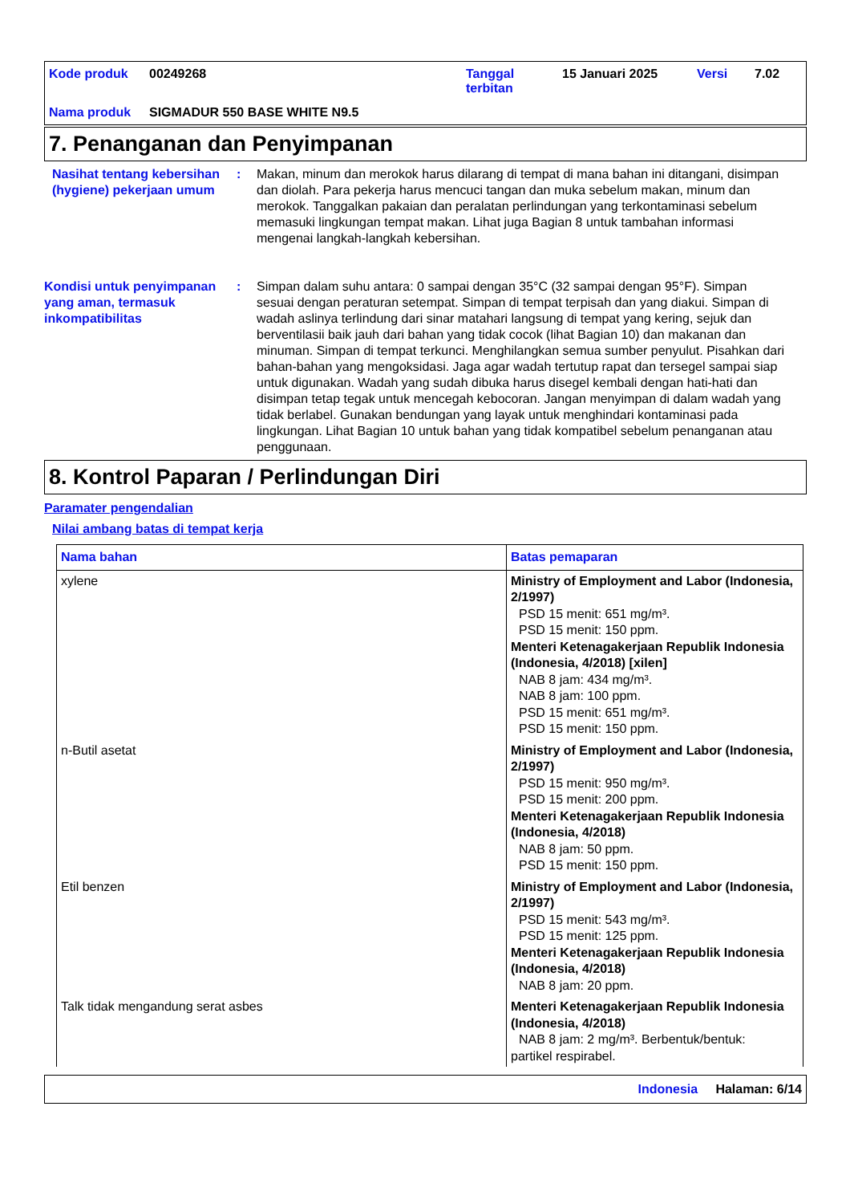Kode produk 00249268 Tanggal terbitan 15 Januari 2025 Versi 7.02 Nama produk SIGMADUR 550 BASE WHITE N9.5
7. Penanganan dan Penyimpanan
Nasihat tentang kebersihan (hygiene) pekerjaan umum
: Makan, minum dan merokok harus dilarang di tempat di mana bahan ini ditangani, disimpan dan diolah. Para pekerja harus mencuci tangan dan muka sebelum makan, minum dan merokok. Tanggalkan pakaian dan peralatan perlindungan yang terkontaminasi sebelum memasuki lingkungan tempat makan. Lihat juga Bagian 8 untuk tambahan informasi mengenai langkah-langkah kebersihan.
Kondisi untuk penyimpanan yang aman, termasuk inkompatibilitas
: Simpan dalam suhu antara: 0 sampai dengan 35°C (32 sampai dengan 95°F). Simpan sesuai dengan peraturan setempat. Simpan di tempat terpisah dan yang diakui. Simpan di wadah aslinya terlindung dari sinar matahari langsung di tempat yang kering, sejuk dan berventilasii baik jauh dari bahan yang tidak cocok (lihat Bagian 10) dan makanan dan minuman. Simpan di tempat terkunci. Menghilangkan semua sumber penyulut. Pisahkan dari bahan-bahan yang mengoksidasi. Jaga agar wadah tertutup rapat dan tersegel sampai siap untuk digunakan. Wadah yang sudah dibuka harus disegel kembali dengan hati-hati dan disimpan tetap tegak untuk mencegah kebocoran. Jangan menyimpan di dalam wadah yang tidak berlabel. Gunakan bendungan yang layak untuk menghindari kontaminasi pada lingkungan. Lihat Bagian 10 untuk bahan yang tidak kompatibel sebelum penanganan atau penggunaan.
8. Kontrol Paparan / Perlindungan Diri
Paramater pengendalian
Nilai ambang batas di tempat kerja
| Nama bahan | Batas pemaparan |
| --- | --- |
| xylene | Ministry of Employment and Labor (Indonesia, 2/1997) PSD 15 menit: 651 mg/m³. PSD 15 menit: 150 ppm. Menteri Ketenagakerjaan Republik Indonesia (Indonesia, 4/2018) [xilen] NAB 8 jam: 434 mg/m³. NAB 8 jam: 100 ppm. PSD 15 menit: 651 mg/m³. PSD 15 menit: 150 ppm. |
| n-Butil asetat | Ministry of Employment and Labor (Indonesia, 2/1997) PSD 15 menit: 950 mg/m³. PSD 15 menit: 200 ppm. Menteri Ketenagakerjaan Republik Indonesia (Indonesia, 4/2018) NAB 8 jam: 50 ppm. PSD 15 menit: 150 ppm. |
| Etil benzen | Ministry of Employment and Labor (Indonesia, 2/1997) PSD 15 menit: 543 mg/m³. PSD 15 menit: 125 ppm. Menteri Ketenagakerjaan Republik Indonesia (Indonesia, 4/2018) NAB 8 jam: 20 ppm. |
| Talk tidak mengandung serat asbes | Menteri Ketenagakerjaan Republik Indonesia (Indonesia, 4/2018) NAB 8 jam: 2 mg/m³. Berbentuk/bentuk: partikel respirabel. |
Indonesia Halaman: 6/14